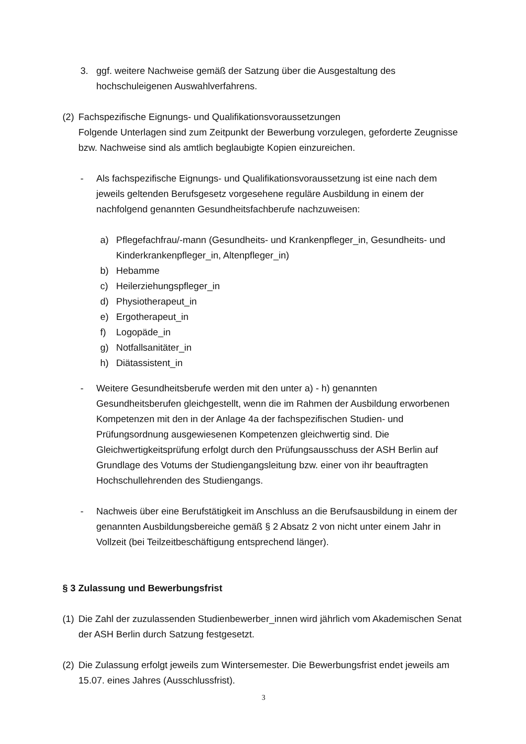3. ggf. weitere Nachweise gemäß der Satzung über die Ausgestaltung des hochschuleigenen Auswahlverfahrens.
(2)
Fachspezifische Eignungs- und Qualifikationsvoraussetzungen
Folgende Unterlagen sind zum Zeitpunkt der Bewerbung vorzulegen, geforderte Zeugnisse bzw. Nachweise sind als amtlich beglaubigte Kopien einzureichen.
- Als fachspezifische Eignungs- und Qualifikationsvoraussetzung ist eine nach dem jeweils geltenden Berufsgesetz vorgesehene reguläre Ausbildung in einem der nachfolgend genannten Gesundheitsfachberufe nachzuweisen:
a) Pflegefachfrau/-mann (Gesundheits- und Krankenpfleger_in, Gesundheits- und Kinderkrankenpfleger_in, Altenpfleger_in)
b) Hebamme
c) Heilerziehungspfleger_in
d) Physiotherapeut_in
e) Ergotherapeut_in
f) Logopäde_in
g) Notfallsanitäter_in
h) Diätassistent_in
- Weitere Gesundheitsberufe werden mit den unter a) - h) genannten Gesundheitsberufen gleichgestellt, wenn die im Rahmen der Ausbildung erworbenen Kompetenzen mit den in der Anlage 4a der fachspezifischen Studien- und Prüfungsordnung ausgewiesenen Kompetenzen gleichwertig sind. Die Gleichwertigkeitsprüfung erfolgt durch den Prüfungsausschuss der ASH Berlin auf Grundlage des Votums der Studiengangsleitung bzw. einer von ihr beauftragten Hochschullehrenden des Studiengangs.
- Nachweis über eine Berufstätigkeit im Anschluss an die Berufsausbildung in einem der genannten Ausbildungsbereiche gemäß § 2 Absatz 2 von nicht unter einem Jahr in Vollzeit (bei Teilzeitbeschäftigung entsprechend länger).
§ 3 Zulassung und Bewerbungsfrist
(1)
Die Zahl der zuzulassenden Studienbewerber_innen wird jährlich vom Akademischen Senat der ASH Berlin durch Satzung festgesetzt.
(2)
Die Zulassung erfolgt jeweils zum Wintersemester. Die Bewerbungsfrist endet jeweils am 15.07. eines Jahres (Ausschlussfrist).
3